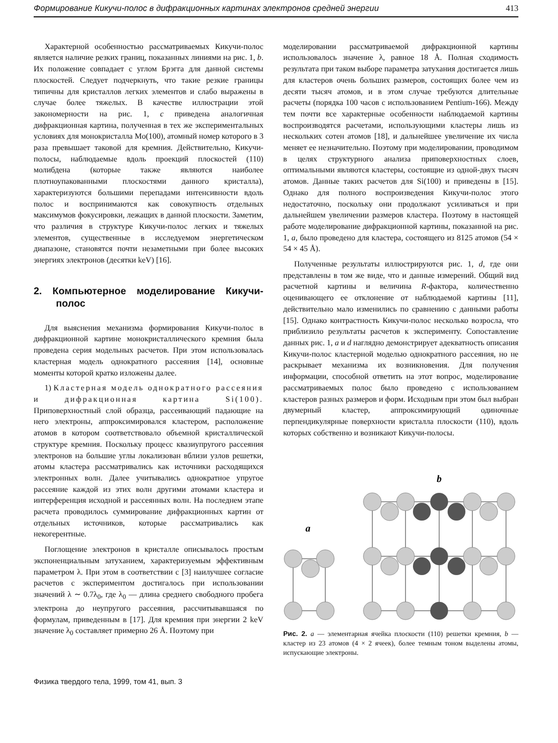Формирование Кикучи-полос в дифракционных картинах электронов средней энергии 413
Характерной особенностью рассматриваемых Кикучи-полос является наличие резких границ, показанных линиями на рис. 1, b. Их положение совпадает с углом Брэгга для данной системы плоскостей. Следует подчеркнуть, что такие резкие границы типичны для кристаллов легких элементов и слабо выражены в случае более тяжелых. В качестве иллюстрации этой закономерности на рис. 1, c приведена аналогичная дифракционная картина, полученная в тех же экспериментальных условиях для монокристалла Mo(100), атомный номер которого в 3 раза превышает таковой для кремния. Действительно, Кикучи-полосы, наблюдаемые вдоль проекций плоскостей (110) молибдена (которые также являются наиболее плотноупакованными плоскостями данного кристалла), характеризуются большими перепадами интенсивности вдоль полос и воспринимаются как совокупность отдельных максимумов фокусировки, лежащих в данной плоскости. Заметим, что различия в структуре Кикучи-полос легких и тяжелых элементов, существенные в исследуемом энергетическом диапазоне, становятся почти незаметными при более высоких энергиях электронов (десятки keV) [16].
2. Компьютерное моделирование Кикучи-полос
Для выяснения механизма формирования Кикучи-полос в дифракционной картине монокристаллического кремния была проведена серия модельных расчетов. При этом использовалась кластерная модель однократного рассеяния [14], основные моменты которой кратко изложены далее.
1) Кластерная модель однократного рассеяния и дифракционная картина Si(100). Приповерхностный слой образца, рассеивающий падающие на него электроны, аппроксимировался кластером, расположение атомов в котором соответствовало объемной кристаллической структуре кремния. Поскольку процесс квазиупругого рассеяния электронов на большие углы локализован вблизи узлов решетки, атомы кластера рассматривались как источники расходящихся электронных волн. Далее учитывались однократное упругое рассеяние каждой из этих волн другими атомами кластера и интерференция исходной и рассеянных волн. На последнем этапе расчета проводилось суммирование дифракционных картин от отдельных источников, которые рассматривались как некогерентные.
Поглощение электронов в кристалле описывалось простым экспоненциальным затуханием, характеризуемым эффективным параметром λ. При этом в соответствии с [3] наилучшее согласие расчетов с экспериментом достигалось при использовании значений λ ∼ 0.7λ<sub>0</sub>, где λ<sub>0</sub> — длина среднего свободного пробега электрона до неупругого рассеяния, рассчитывавшаяся по формулам, приведенным в [17]. Для кремния при энергии 2 keV значение λ<sub>0</sub> составляет примерно 26 Å. Поэтому при
моделировании рассматриваемой дифракционной картины использовалось значение λ, равное 18 Å. Полная сходимость результата при таком выборе параметра затухания достигается лишь для кластеров очень больших размеров, состоящих более чем из десяти тысяч атомов, и в этом случае требуются длительные расчеты (порядка 100 часов с использованием Pentium-166). Между тем почти все характерные особенности наблюдаемой картины воспроизводятся расчетами, использующими кластеры лишь из нескольких сотен атомов [18], и дальнейшее увеличение их числа меняет ее незначительно. Поэтому при моделировании, проводимом в целях структурного анализа приповерхностных слоев, оптимальными являются кластеры, состоящие из одной-двух тысяч атомов. Данные таких расчетов для Si(100) и приведены в [15]. Однако для полного воспроизведения Кикучи-полос этого недостаточно, поскольку они продолжают усиливаться и при дальнейшем увеличении размеров кластера. Поэтому в настоящей работе моделирование дифракционной картины, показанной на рис. 1, a, было проведено для кластера, состоящего из 8125 атомов (54 × 54 × 45 Å).
Полученные результаты иллюстрируются рис. 1, d, где они представлены в том же виде, что и данные измерений. Общий вид расчетной картины и величина R-фактора, количественно оценивающего ее отклонение от наблюдаемой картины [11], действительно мало изменились по сравнению с данными работы [15]. Однако контрастность Кикучи-полос несколько возросла, что приблизило результаты расчетов к эксперименту. Сопоставление данных рис. 1, a и d наглядно демонстрирует адекватность описания Кикучи-полос кластерной моделью однократного рассеяния, но не раскрывает механизма их возникновения. Для получения информации, способной ответить на этот вопрос, моделирование рассматриваемых полос было проведено с использованием кластеров разных размеров и форм. Исходным при этом был выбран двумерный кластер, аппроксимирующий одиночные перпендикулярные поверхности кристалла плоскости (110), вдоль которых собственно и возникают Кикучи-полосы.
b
a
Рис. 2. a — элементарная ячейка плоскости (110) решетки кремния, b — кластер из 23 атомов (4 × 2 ячеек), более темным тоном выделены атомы, испускающие электроны.
Физика твердого тела, 1999, том 41, вып. 3